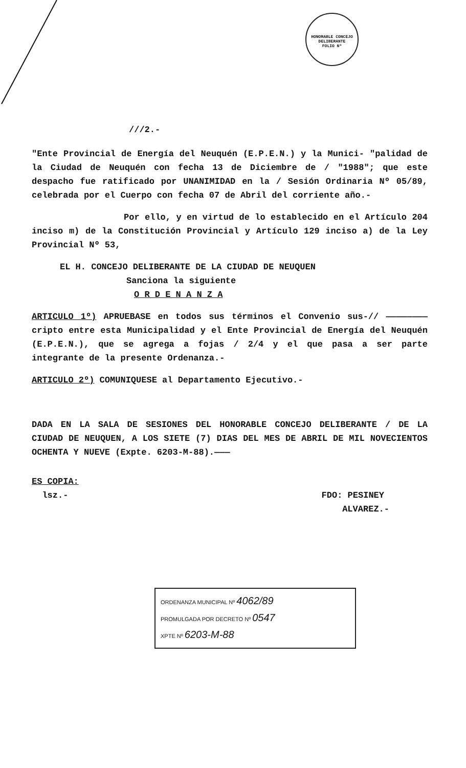HONORABLE CONCEJO DELIBERANTE
FOLIO Nº
///2.-
"Ente Provincial de Energía del Neuquén (E.P.E.N.) y la Munici- "palidad de la Ciudad de Neuquén con fecha 13 de Diciembre de / "1988"; que este despacho fue ratificado por UNANIMIDAD en la / Sesión Ordinaria Nº 05/89, celebrada por el Cuerpo con fecha 07 de Abril del corriente año.-
Por ello, y en virtud de lo establecido en el Artículo 204 inciso m) de la Constitución Provincial y Artículo 129 inciso a) de la Ley Provincial Nº 53,
EL H. CONCEJO DELIBERANTE DE LA CIUDAD DE NEUQUEN
Sanciona la siguiente
O R D E N A N Z A
ARTICULO 1º) APRUEBASE en todos sus términos el Convenio sus-// ————————cripto entre esta Municipalidad y el Ente Provincial de Energía del Neuquén (E.P.E.N.), que se agrega a fojas / 2/4 y el que pasa a ser parte integrante de la presente Ordenanza.-
ARTICULO 2º) COMUNIQUESE al Departamento Ejecutivo.-
DADA EN LA SALA DE SESIONES DEL HONORABLE CONCEJO DELIBERANTE / DE LA CIUDAD DE NEUQUEN, A LOS SIETE (7) DIAS DEL MES DE ABRIL DE MIL NOVECIENTOS OCHENTA Y NUEVE (Expte. 6203-M-88).———
ES COPIA:
lsz.- FDO: PESINEY
ALVAREZ.-
ORDENANZA MUNICIPAL Nº 4062/89
PROMULGADA POR DECRETO Nº 0547
XPTE Nº 6203-M-88